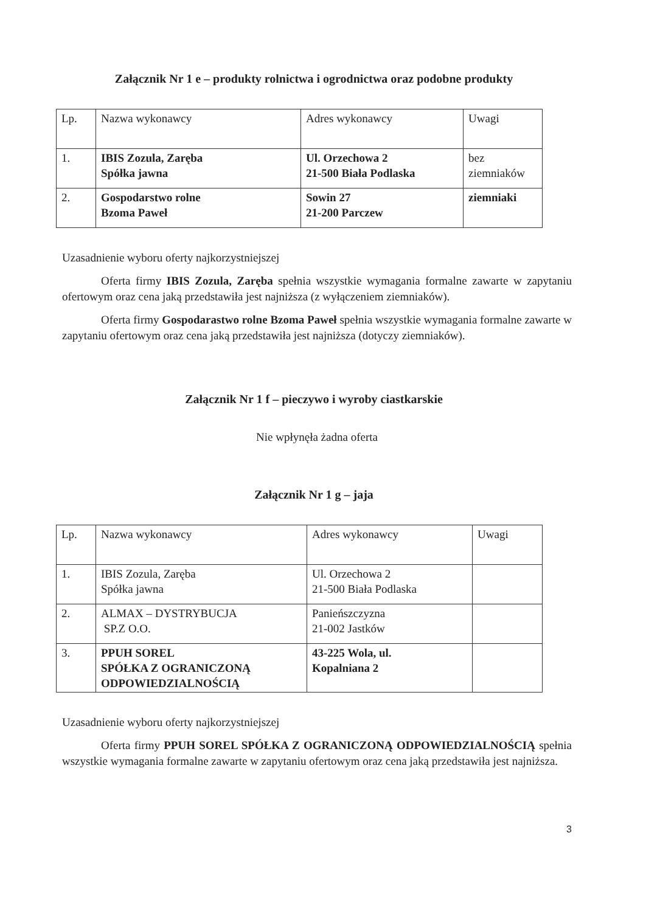Załącznik Nr 1 e – produkty rolnictwa i ogrodnictwa oraz podobne produkty
| Lp. | Nazwa wykonawcy | Adres wykonawcy | Uwagi |
| 1. | IBIS Zozula, Zaręba Spółka jawna | Ul. Orzechowa 2 21-500 Biała Podlaska | bez ziemniaków |
| 2. | Gospodarstwo rolne Bzoma Paweł | Sowin 27 21-200 Parczew | ziemniaki |
Uzasadnienie wyboru oferty najkorzystniejszej
Oferta firmy IBIS Zozula, Zaręba spełnia wszystkie wymagania formalne zawarte w zapytaniu ofertowym oraz cena jaką przedstawiła jest najniższa (z wyłączeniem ziemniaków).
Oferta firmy Gospodarastwo rolne Bzoma Paweł spełnia wszystkie wymagania formalne zawarte w zapytaniu ofertowym oraz cena jaką przedstawiła jest najniższa (dotyczy ziemniaków).
Załącznik Nr 1 f – pieczywo i wyroby ciastkarskie
Nie wpłynęła żadna oferta
Załącznik Nr 1 g – jaja
| Lp. | Nazwa wykonawcy | Adres wykonawcy | Uwagi |
| 1. | IBIS Zozula, Zaręba Spółka jawna | Ul. Orzechowa 2 21-500 Biała Podlaska | |
| 2. | ALMAX – DYSTRYBUCJA SP.Z O.O. | Panieńszczyzna 21-002 Jastków | |
| 3. | PPUH SOREL SPÓŁKA Z OGRANICZONĄ ODPOWIEDZIALNOŚCIĄ | 43-225 Wola, ul. Kopalniana 2 | |
Uzasadnienie wyboru oferty najkorzystniejszej
Oferta firmy PPUH SOREL SPÓŁKA Z OGRANICZONĄ ODPOWIEDZIALNOŚCIĄ spełnia wszystkie wymagania formalne zawarte w zapytaniu ofertowym oraz cena jaką przedstawiła jest najniższa.
3